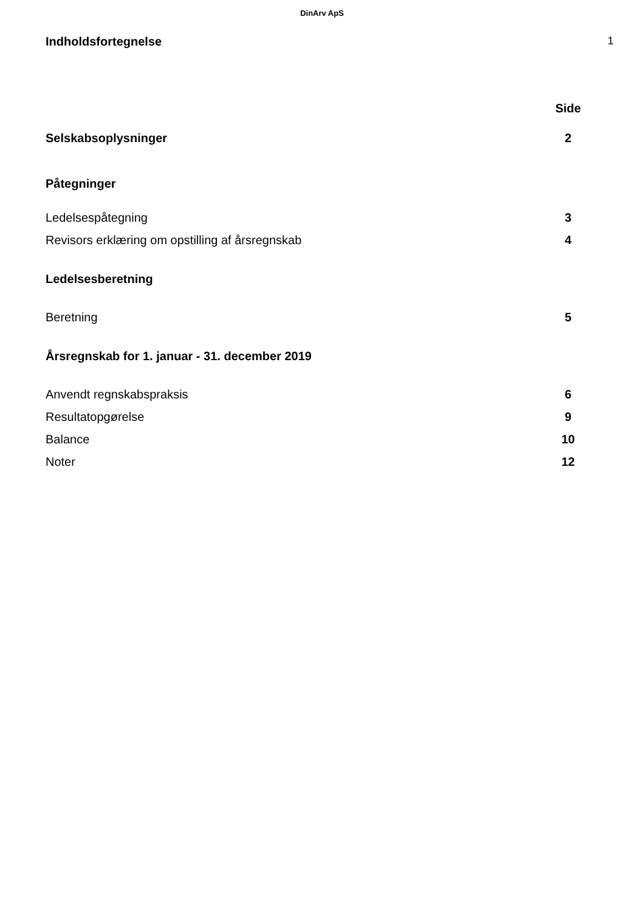DinArv ApS
Indholdsfortegnelse 1
| | Side |
| Selskabsoplysninger | 2 |
| Påtegninger | |
| Ledelsespåtegning | 3 |
| Revisors erklæring om opstilling af årsregnskab | 4 |
| Ledelsesberetning | |
| Beretning | 5 |
| Årsregnskab for 1. januar - 31. december 2019 | |
| Anvendt regnskabspraksis | 6 |
| Resultatopgørelse | 9 |
| Balance | 10 |
| Noter | 12 |